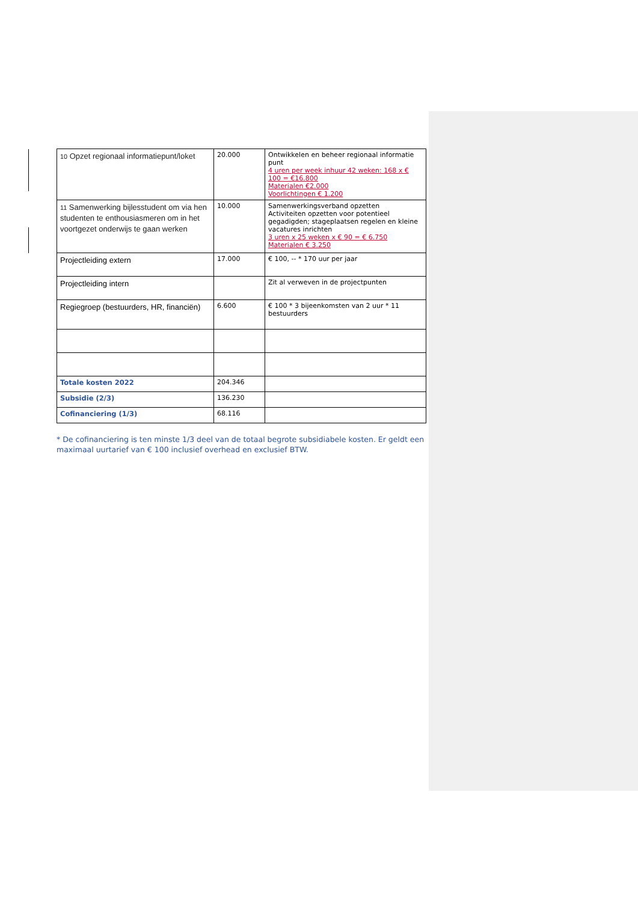| 10 Opzet regionaal informatiepunt/loket | 20.000 | Ontwikkelen en beheer regionaal informatie punt 4 uren per week inhuur 42 weken: 168 x € 100 = €16.800 Materialen €2.000 Voorlichtingen € 1.200 |
| 11 Samenwerking bijlesstudent om via hen studenten te enthousiasmeren om in het voortgezet onderwijs te gaan werken | 10.000 | Samenwerkingsverband opzetten Activiteiten opzetten voor potentieel gegadigden; stageplaatsen regelen en kleine vacatures inrichten 3 uren x 25 weken x € 90 = € 6.750 Materialen € 3.250 |
| Projectleiding extern | 17.000 | € 100, -- * 170 uur per jaar |
| Projectleiding intern | | Zit al verweven in de projectpunten |
| Regiegroep (bestuurders, HR, financiën) | 6.600 | € 100 * 3 bijeenkomsten van 2 uur * 11 bestuurders |
| Totale kosten 2022 | 204.346 | |
| Subsidie (2/3) | 136.230 | |
| Cofinanciering (1/3) | 68.116 | |
* De cofinanciering is ten minste 1/3 deel van de totaal begrote subsidiabele kosten. Er geldt een maximaal uurtarief van € 100 inclusief overhead en exclusief BTW.